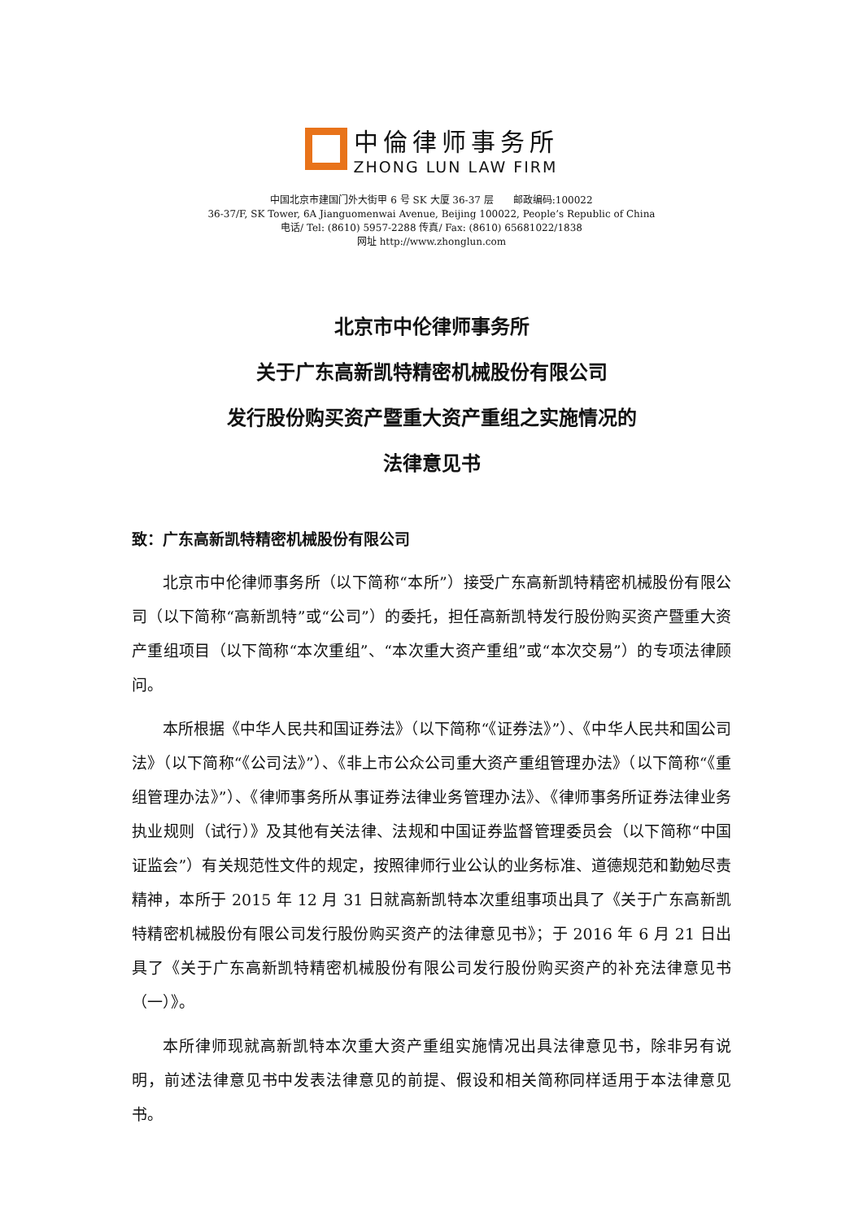中倫律师事务所
ZHONG LUN LAW FIRM
中国北京市建国门外大街甲 6 号 SK 大厦 36-37 层　　邮政编码:100022
36-37/F, SK Tower, 6A Jianguomenwai Avenue, Beijing 100022, People’s Republic of China
电话/ Tel: (8610) 5957-2288 传真/ Fax: (8610) 65681022/1838
网址 http://www.zhonglun.com
北京市中伦律师事务所
关于广东高新凯特精密机械股份有限公司
发行股份购买资产暨重大资产重组之实施情况的
法律意见书
致：广东高新凯特精密机械股份有限公司
北京市中伦律师事务所（以下简称“本所”）接受广东高新凯特精密机械股份有限公司（以下简称“高新凯特”或“公司”）的委托，担任高新凯特发行股份购买资产暨重大资产重组项目（以下简称“本次重组”、“本次重大资产重组”或“本次交易”）的专项法律顾问。
本所根据《中华人民共和国证券法》（以下简称“《证券法》”）、《中华人民共和国公司法》（以下简称“《公司法》”）、《非上市公众公司重大资产重组管理办法》（以下简称“《重组管理办法》”）、《律师事务所从事证券法律业务管理办法》、《律师事务所证券法律业务执业规则（试行）》及其他有关法律、法规和中国证券监督管理委员会（以下简称“中国证监会”）有关规范性文件的规定，按照律师行业公认的业务标准、道德规范和勤勉尽责精神，本所于 2015 年 12 月 31 日就高新凯特本次重组事项出具了《关于广东高新凯特精密机械股份有限公司发行股份购买资产的法律意见书》；于 2016 年 6 月 21 日出具了《关于广东高新凯特精密机械股份有限公司发行股份购买资产的补充法律意见书（一）》。
本所律师现就高新凯特本次重大资产重组实施情况出具法律意见书，除非另有说明，前述法律意见书中发表法律意见的前提、假设和相关简称同样适用于本法律意见书。